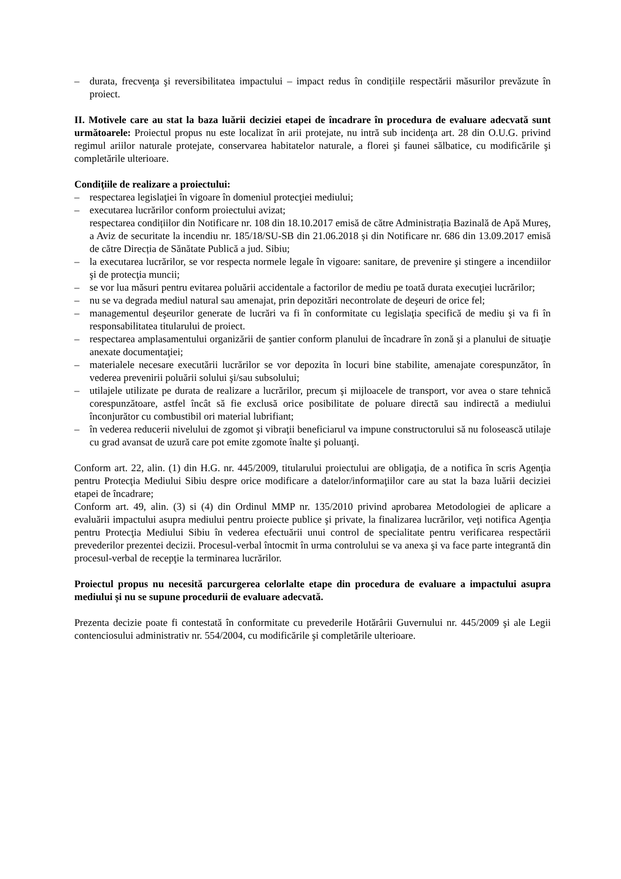– durata, frecvenţa şi reversibilitatea impactului – impact redus în condițiile respectării măsurilor prevăzute în proiect.
II. Motivele care au stat la baza luării deciziei etapei de încadrare în procedura de evaluare adecvată sunt următoarele: Proiectul propus nu este localizat în arii protejate, nu intră sub incidenţa art. 28 din O.U.G. privind regimul ariilor naturale protejate, conservarea habitatelor naturale, a florei şi faunei sălbatice, cu modificările şi completările ulterioare.
Condiţiile de realizare a proiectului:
– respectarea legislaţiei în vigoare în domeniul protecţiei mediului;
– executarea lucrărilor conform proiectului avizat;
respectarea condițiilor din Notificare nr. 108 din 18.10.2017 emisă de către Administrația Bazinală de Apă Mureș, a Aviz de securitate la incendiu nr. 185/18/SU-SB din 21.06.2018 și din Notificare nr. 686 din 13.09.2017 emisă de către Direcția de Sănătate Publică a jud. Sibiu;
– la executarea lucrărilor, se vor respecta normele legale în vigoare: sanitare, de prevenire şi stingere a incendiilor şi de protecţia muncii;
– se vor lua măsuri pentru evitarea poluării accidentale a factorilor de mediu pe toată durata execuţiei lucrărilor;
– nu se va degrada mediul natural sau amenajat, prin depozitări necontrolate de deşeuri de orice fel;
– managementul deşeurilor generate de lucrări va fi în conformitate cu legislaţia specifică de mediu şi va fi în responsabilitatea titularului de proiect.
– respectarea amplasamentului organizării de şantier conform planului de încadrare în zonă şi a planului de situaţie anexate documentaţiei;
– materialele necesare executării lucrărilor se vor depozita în locuri bine stabilite, amenajate corespunzător, în vederea prevenirii poluării solului şi/sau subsolului;
– utilajele utilizate pe durata de realizare a lucrărilor, precum şi mijloacele de transport, vor avea o stare tehnică corespunzătoare, astfel încât să fie exclusă orice posibilitate de poluare directă sau indirectă a mediului înconjurător cu combustibil ori material lubrifiant;
– în vederea reducerii nivelului de zgomot şi vibraţii beneficiarul va impune constructorului să nu folosească utilaje cu grad avansat de uzură care pot emite zgomote înalte şi poluanţi.
Conform art. 22, alin. (1) din H.G. nr. 445/2009, titularului proiectului are obligaţia, de a notifica în scris Agenţia pentru Protecţia Mediului Sibiu despre orice modificare a datelor/informaţiilor care au stat la baza luării deciziei etapei de încadrare;
Conform art. 49, alin. (3) si (4) din Ordinul MMP nr. 135/2010 privind aprobarea Metodologiei de aplicare a evaluării impactului asupra mediului pentru proiecte publice şi private, la finalizarea lucrărilor, veţi notifica Agenţia pentru Protecţia Mediului Sibiu în vederea efectuării unui control de specialitate pentru verificarea respectării prevederilor prezentei decizii. Procesul-verbal întocmit în urma controlului se va anexa şi va face parte integrantă din procesul-verbal de recepţie la terminarea lucrărilor.
Proiectul propus nu necesită parcurgerea celorlalte etape din procedura de evaluare a impactului asupra mediului și nu se supune procedurii de evaluare adecvată.
Prezenta decizie poate fi contestată în conformitate cu prevederile Hotărârii Guvernului nr. 445/2009 şi ale Legii contenciosului administrativ nr. 554/2004, cu modificările şi completările ulterioare.